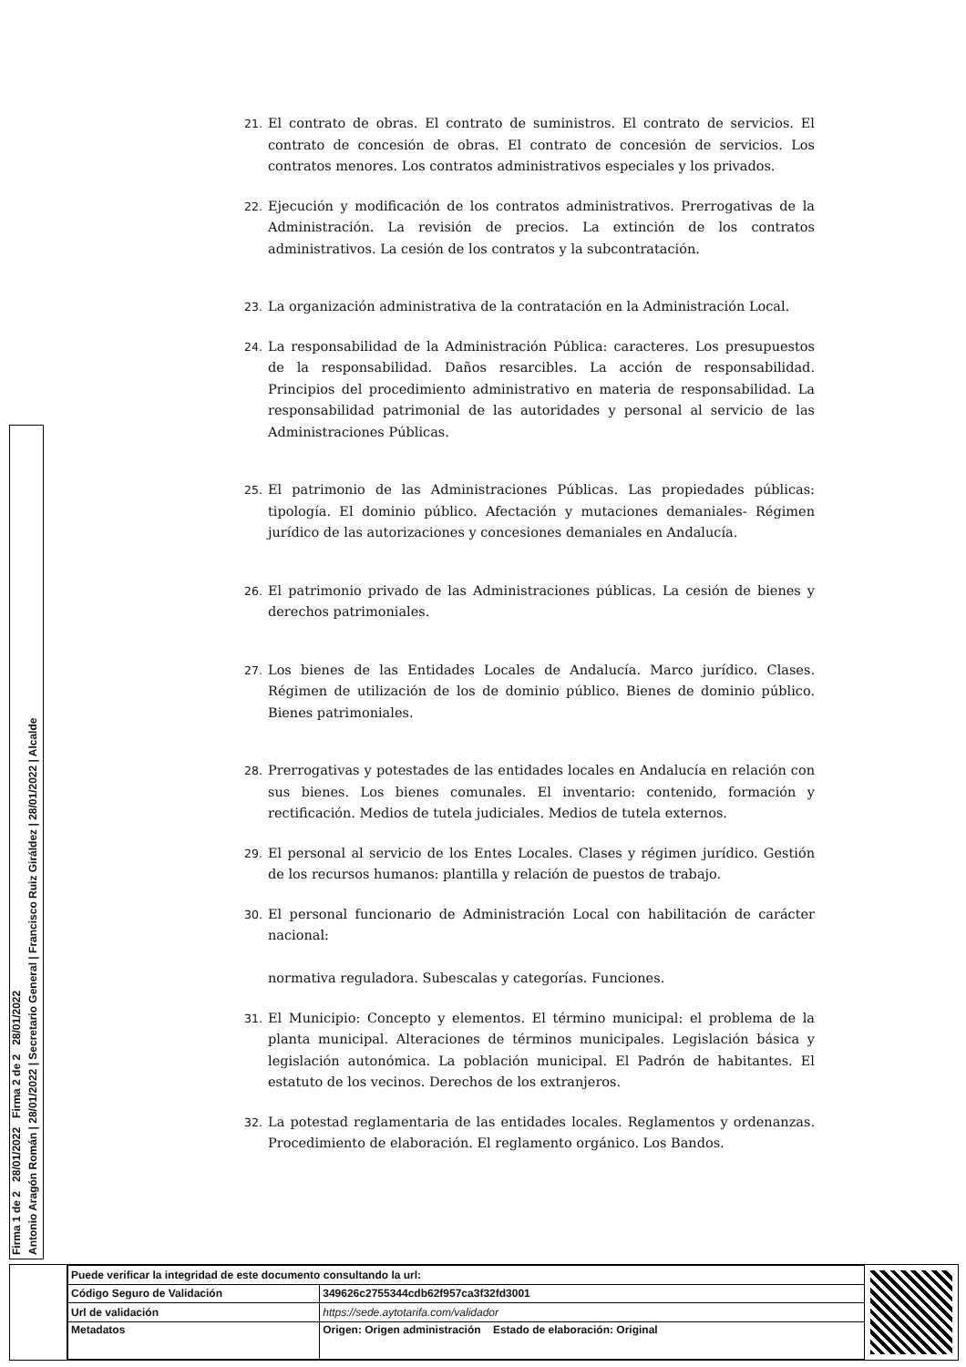21. El contrato de obras. El contrato de suministros. El contrato de servicios. El contrato de concesión de obras. El contrato de concesión de servicios. Los contratos menores. Los contratos administrativos especiales y los privados.
22. Ejecución y modificación de los contratos administrativos. Prerrogativas de la Administración. La revisión de precios. La extinción de los contratos administrativos. La cesión de los contratos y la subcontratación.
23. La organización administrativa de la contratación en la Administración Local.
24. La responsabilidad de la Administración Pública: caracteres. Los presupuestos de la responsabilidad. Daños resarcibles. La acción de responsabilidad. Principios del procedimiento administrativo en materia de responsabilidad. La responsabilidad patrimonial de las autoridades y personal al servicio de las Administraciones Públicas.
25. El patrimonio de las Administraciones Públicas. Las propiedades públicas: tipología. El dominio público. Afectación y mutaciones demaniales- Régimen jurídico de las autorizaciones y concesiones demaniales en Andalucía.
26. El patrimonio privado de las Administraciones públicas. La cesión de bienes y derechos patrimoniales.
27. Los bienes de las Entidades Locales de Andalucía. Marco jurídico. Clases. Régimen de utilización de los de dominio público. Bienes de dominio público. Bienes patrimoniales.
28. Prerrogativas y potestades de las entidades locales en Andalucía en relación con sus bienes. Los bienes comunales. El inventario: contenido, formación y rectificación. Medios de tutela judiciales. Medios de tutela externos.
29. El personal al servicio de los Entes Locales. Clases y régimen jurídico. Gestión de los recursos humanos: plantilla y relación de puestos de trabajo.
30. El personal funcionario de Administración Local con habilitación de carácter nacional:
normativa reguladora. Subescalas y categorías. Funciones.
31. El Municipio: Concepto y elementos. El término municipal: el problema de la planta municipal. Alteraciones de términos municipales. Legislación básica y legislación autonómica. La población municipal. El Padrón de habitantes. El estatuto de los vecinos. Derechos de los extranjeros.
32. La potestad reglamentaria de las entidades locales. Reglamentos y ordenanzas. Procedimiento de elaboración. El reglamento orgánico. Los Bandos.
Firma 1 de 2 28/01/2022 Firma 2 de 2 28/01/2022
Antonio Aragón Román | 28/01/2022 | Secretario General | Francisco Ruiz Giráldez | 28/01/2022 | Alcalde
| Puede verificar la integridad de este documento consultando la url: | |
| Código Seguro de Validación | 349626c2755344cdb62f957ca3f32fd3001 |
| Url de validación | https://sede.aytotarifa.com/validador |
| Metadatos | Origen: Origen administración Estado de elaboración: Original |